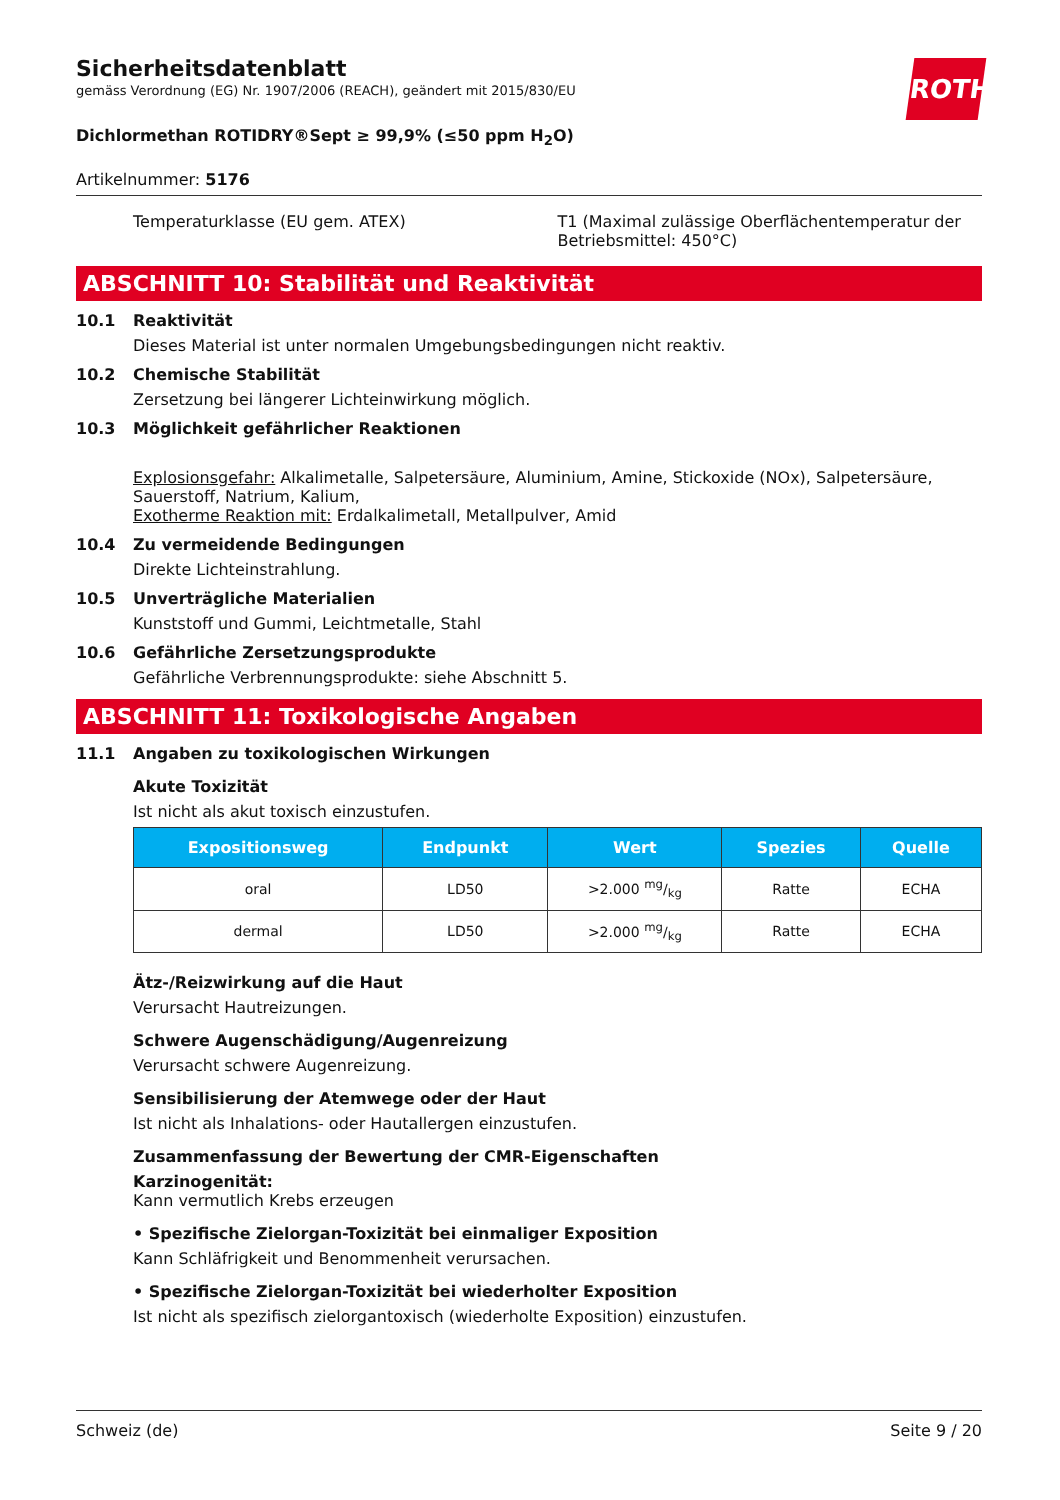ROTH
Sicherheitsdatenblatt
gemäss Verordnung (EG) Nr. 1907/2006 (REACH), geändert mit 2015/830/EU
Dichlormethan ROTIDRY®Sept ≥ 99,9% (≤50 ppm H<sub>2</sub>O)
Artikelnummer: 5176
Temperaturklasse (EU gem. ATEX)
T1 (Maximal zulässige Oberflächentemperatur der Betriebsmittel: 450°C)
ABSCHNITT 10: Stabilität und Reaktivität
10.1 Reaktivität
Dieses Material ist unter normalen Umgebungsbedingungen nicht reaktiv.
10.2 Chemische Stabilität
Zersetzung bei längerer Lichteinwirkung möglich.
10.3 Möglichkeit gefährlicher Reaktionen
Explosionsgefahr: Alkalimetalle, Salpetersäure, Aluminium, Amine, Stickoxide (NOx), Salpetersäure, Sauerstoff, Natrium, Kalium,
Exotherme Reaktion mit: Erdalkalimetall, Metallpulver, Amid
10.4 Zu vermeidende Bedingungen
Direkte Lichteinstrahlung.
10.5 Unverträgliche Materialien
Kunststoff und Gummi, Leichtmetalle, Stahl
10.6 Gefährliche Zersetzungsprodukte
Gefährliche Verbrennungsprodukte: siehe Abschnitt 5.
ABSCHNITT 11: Toxikologische Angaben
11.1 Angaben zu toxikologischen Wirkungen
Akute Toxizität
Ist nicht als akut toxisch einzustufen.
| Expositionsweg | Endpunkt | Wert | Spezies | Quelle |
| --- | --- | --- | --- | --- |
| oral | LD50 | >2.000 mg/kg | Ratte | ECHA |
| dermal | LD50 | >2.000 mg/kg | Ratte | ECHA |
Ätz-/Reizwirkung auf die Haut
Verursacht Hautreizungen.
Schwere Augenschädigung/Augenreizung
Verursacht schwere Augenreizung.
Sensibilisierung der Atemwege oder der Haut
Ist nicht als Inhalations- oder Hautallergen einzustufen.
Zusammenfassung der Bewertung der CMR-Eigenschaften
Karzinogenität:
Kann vermutlich Krebs erzeugen
• Spezifische Zielorgan-Toxizität bei einmaliger Exposition
Kann Schläfrigkeit und Benommenheit verursachen.
• Spezifische Zielorgan-Toxizität bei wiederholter Exposition
Ist nicht als spezifisch zielorgantoxisch (wiederholte Exposition) einzustufen.
Schweiz (de) Seite 9 / 20